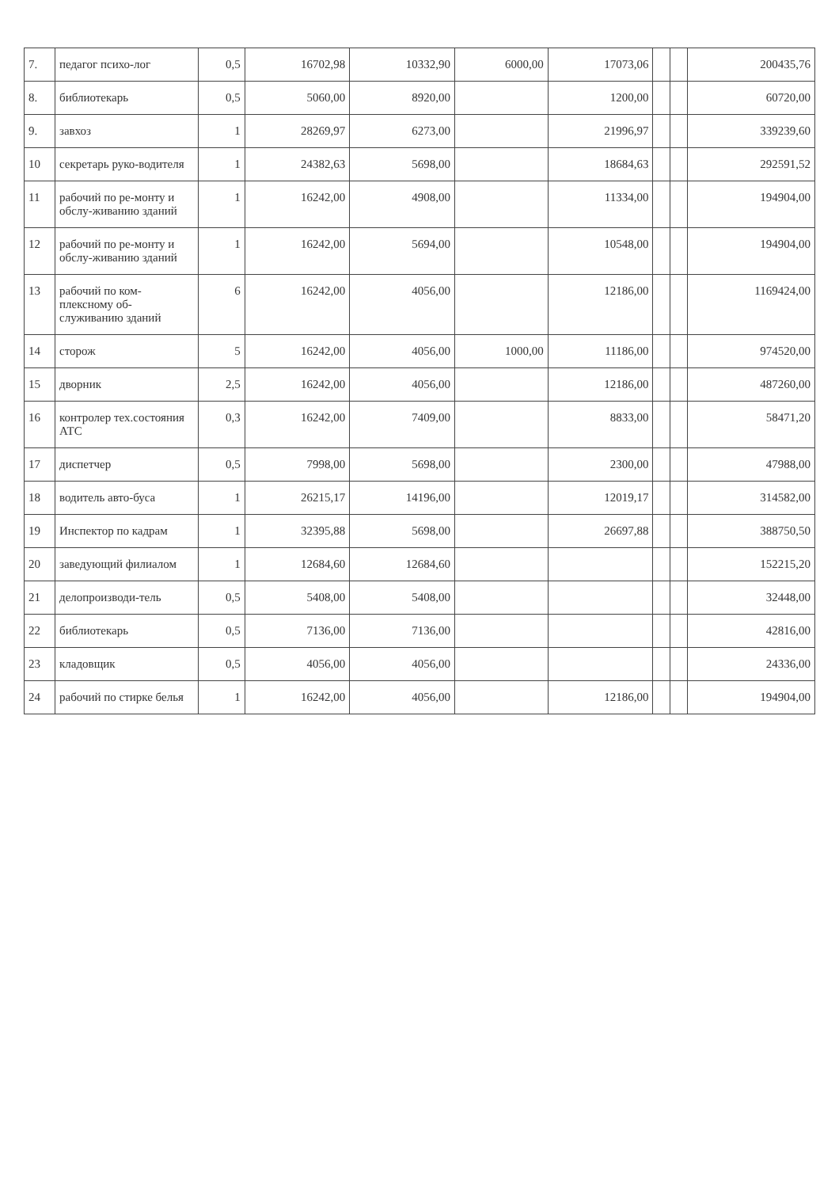| 7. | педагог психо-лог | 0,5 | 16702,98 | 10332,90 | 6000,00 | 17073,06 | | | 200435,76 |
| 8. | библиотекарь | 0,5 | 5060,00 | 8920,00 | | 1200,00 | | | 60720,00 |
| 9. | завхоз | 1 | 28269,97 | 6273,00 | | 21996,97 | | | 339239,60 |
| 10 | секретарь руко-водителя | 1 | 24382,63 | 5698,00 | | 18684,63 | | | 292591,52 |
| 11 | рабочий по ре-монту и обслу-живанию зданий | 1 | 16242,00 | 4908,00 | | 11334,00 | | | 194904,00 |
| 12 | рабочий по ре-монту и обслу-живанию зданий | 1 | 16242,00 | 5694,00 | | 10548,00 | | | 194904,00 |
| 13 | рабочий по ком-плексному об-служиванию зданий | 6 | 16242,00 | 4056,00 | | 12186,00 | | | 1169424,00 |
| 14 | сторож | 5 | 16242,00 | 4056,00 | 1000,00 | 11186,00 | | | 974520,00 |
| 15 | дворник | 2,5 | 16242,00 | 4056,00 | | 12186,00 | | | 487260,00 |
| 16 | контролер тех.состояния АТС | 0,3 | 16242,00 | 7409,00 | | 8833,00 | | | 58471,20 |
| 17 | диспетчер | 0,5 | 7998,00 | 5698,00 | | 2300,00 | | | 47988,00 |
| 18 | водитель авто-буса | 1 | 26215,17 | 14196,00 | | 12019,17 | | | 314582,00 |
| 19 | Инспектор по кадрам | 1 | 32395,88 | 5698,00 | | 26697,88 | | | 388750,50 |
| 20 | заведующий филиалом | 1 | 12684,60 | 12684,60 | | | | | 152215,20 |
| 21 | делопроизводи-тель | 0,5 | 5408,00 | 5408,00 | | | | | 32448,00 |
| 22 | библиотекарь | 0,5 | 7136,00 | 7136,00 | | | | | 42816,00 |
| 23 | кладовщик | 0,5 | 4056,00 | 4056,00 | | | | | 24336,00 |
| 24 | рабочий по стирке белья | 1 | 16242,00 | 4056,00 | | 12186,00 | | | 194904,00 |